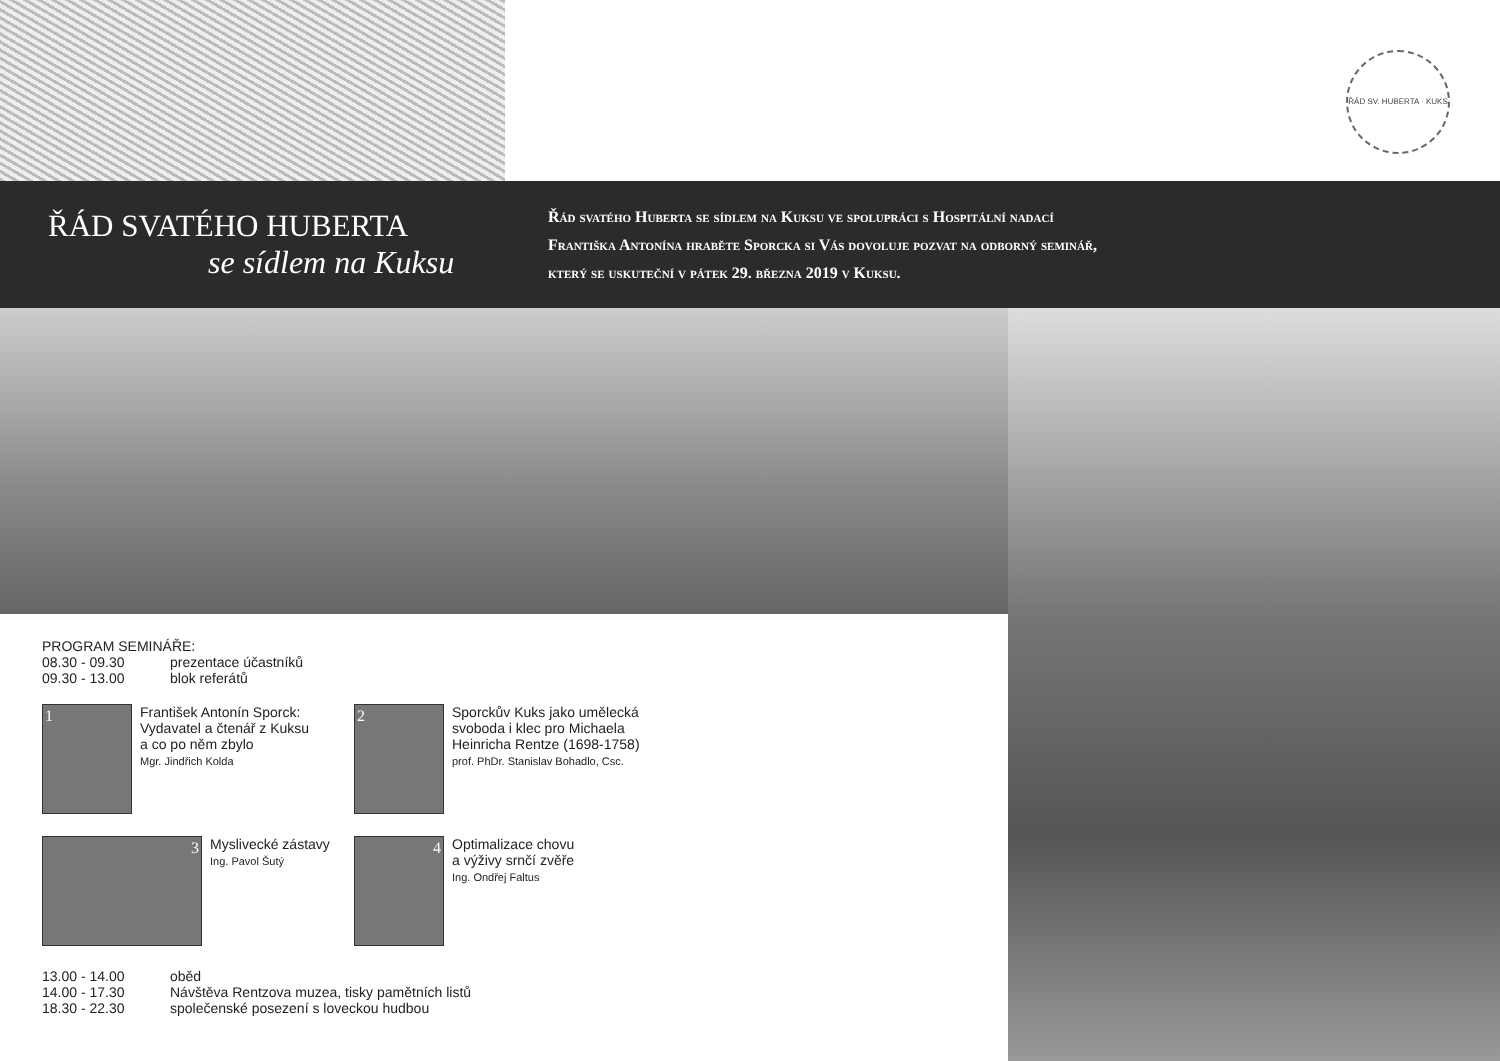ŘÁD SV. HUBERTA · KUKS
ŘÁD SVATÉHO HUBERTA
se sídlem na Kuksu
Řád svatého Huberta se sídlem na Kuksu ve spolupráci s Hospitální nadací
Františka Antonína hraběte Sporcka si Vás dovoluje pozvat na odborný seminář,
který se uskuteční v pátek 29. března 2019 v Kuksu.
PROGRAM SEMINÁŘE:
08.30 - 09.30 prezentace účastníků
09.30 - 13.00 blok referátů
1
František Antonín Sporck:
Vydavatel a čtenář z Kuksu
a co po něm zbylo
Mgr. Jindřich Kolda
2
Sporckův Kuks jako umělecká
svoboda i klec pro Michaela
Heinricha Rentze (1698-1758)
prof. PhDr. Stanislav Bohadlo, Csc.
3
Myslivecké zástavy
Ing. Pavol Šutý
4
Optimalizace chovu
a výživy srnčí zvěře
Ing. Ondřej Faltus
13.00 - 14.00 oběd
14.00 - 17.30 Návštěva Rentzova muzea, tisky pamětních listů
18.30 - 22.30 společenské posezení s loveckou hudbou